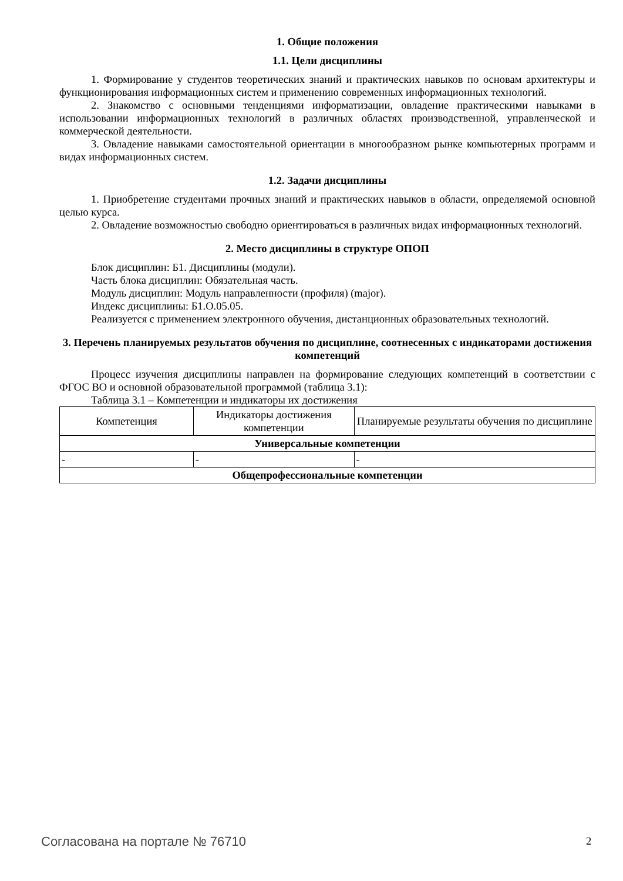1. Общие положения
1.1. Цели дисциплины
1. Формирование у студентов теоретических знаний и практических навыков по основам архитектуры и функционирования информационных систем и применению современных информационных технологий.
2. Знакомство с основными тенденциями информатизации, овладение практическими навыками в использовании информационных технологий в различных областях производственной, управленческой и коммерческой деятельности.
3. Овладение навыками самостоятельной ориентации в многообразном рынке компьютерных программ и видах информационных систем.
1.2. Задачи дисциплины
1. Приобретение студентами прочных знаний и практических навыков в области, определяемой основной целью курса.
2. Овладение возможностью свободно ориентироваться в различных видах информационных технологий.
2. Место дисциплины в структуре ОПОП
Блок дисциплин: Б1. Дисциплины (модули).
Часть блока дисциплин: Обязательная часть.
Модуль дисциплин: Модуль направленности (профиля) (major).
Индекс дисциплины: Б1.О.05.05.
Реализуется с применением электронного обучения, дистанционных образовательных технологий.
3. Перечень планируемых результатов обучения по дисциплине, соотнесенных с индикаторами достижения компетенций
Процесс изучения дисциплины направлен на формирование следующих компетенций в соответствии с ФГОС ВО и основной образовательной программой (таблица 3.1):
Таблица 3.1 – Компетенции и индикаторы их достижения
| Компетенция | Индикаторы достижения компетенции | Планируемые результаты обучения по дисциплине |
| --- | --- | --- |
| Универсальные компетенции | | |
| - | - | - |
| Общепрофессиональные компетенции | | |
Согласована на портале № 76710 2